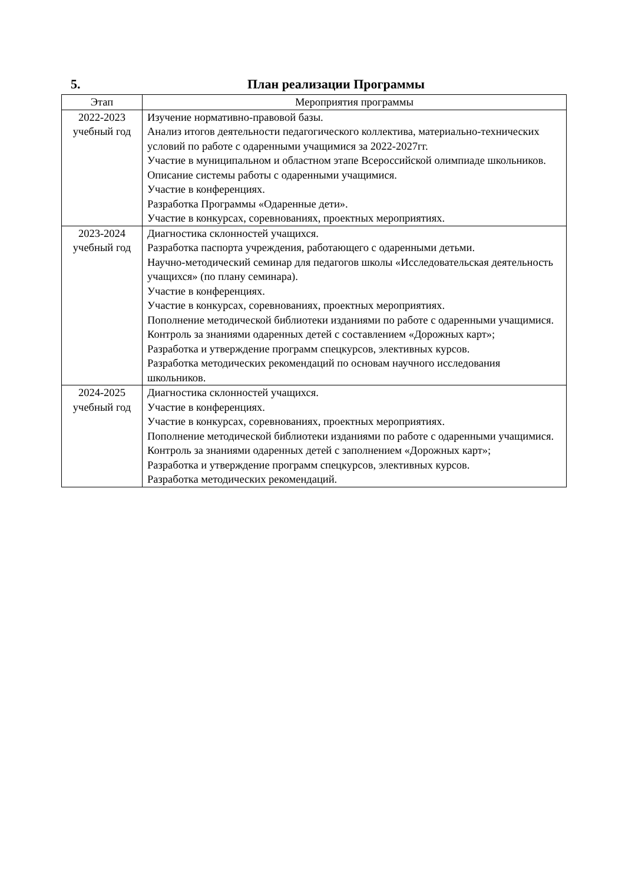5. План реализации Программы
| Этап | Мероприятия программы |
| --- | --- |
| 2022-2023 учебный год | Изучение нормативно-правовой базы. Анализ итогов деятельности педагогического коллектива, материально-технических условий по работе с одаренными учащимися за 2022-2027гг. Участие в муниципальном и областном этапе Всероссийской олимпиаде школьников. Описание системы работы с одаренными учащимися. Участие в конференциях. Разработка Программы «Одаренные дети». Участие в конкурсах, соревнованиях, проектных мероприятиях. |
| 2023-2024 учебный год | Диагностика склонностей учащихся. Разработка паспорта учреждения, работающего с одаренными детьми. Научно-методический семинар для педагогов школы «Исследовательская деятельность учащихся» (по плану семинара). Участие в конференциях. Участие в конкурсах, соревнованиях, проектных мероприятиях. Пополнение методической библиотеки изданиями по работе с одаренными учащимися. Контроль за знаниями одаренных детей с составлением «Дорожных карт»; Разработка и утверждение программ спецкурсов, элективных курсов. Разработка методических рекомендаций по основам научного исследования школьников. |
| 2024-2025 учебный год | Диагностика склонностей учащихся. Участие в конференциях. Участие в конкурсах, соревнованиях, проектных мероприятиях. Пополнение методической библиотеки изданиями по работе с одаренными учащимися. Контроль за знаниями одаренных детей с заполнением «Дорожных карт»; Разработка и утверждение программ спецкурсов, элективных курсов. Разработка методических рекомендаций. |